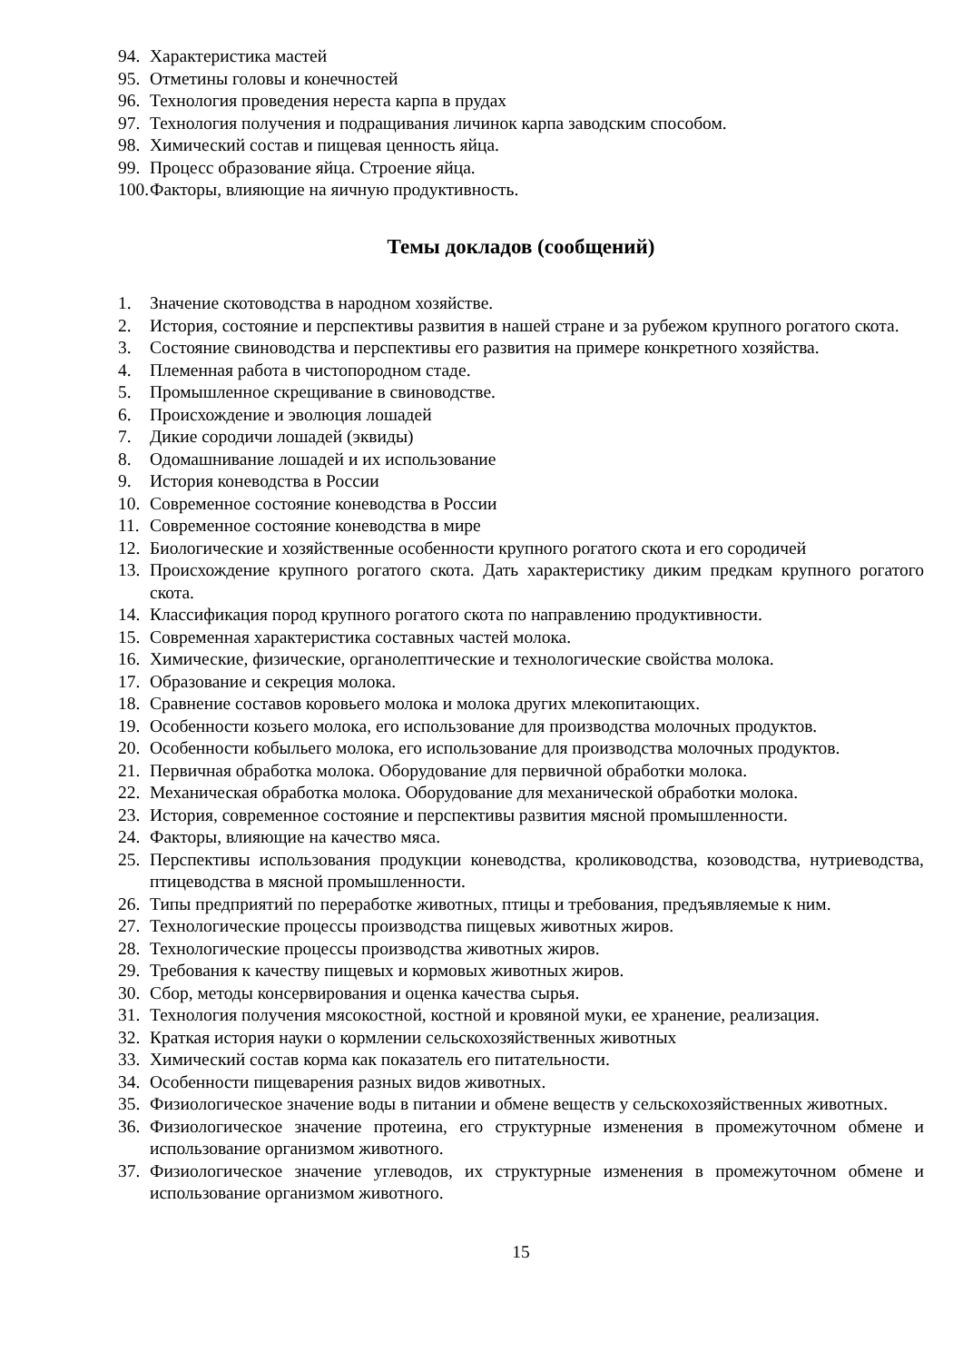94. Характеристика мастей
95. Отметины головы и конечностей
96. Технология проведения нереста карпа в прудах
97. Технология получения и подращивания личинок карпа заводским способом.
98. Химический состав и пищевая ценность яйца.
99. Процесс образование яйца. Строение яйца.
100. Факторы, влияющие на яичную продуктивность.
Темы докладов (сообщений)
1. Значение скотоводства в народном хозяйстве.
2. История, состояние и перспективы развития в нашей стране и за рубежом крупного рогатого скота.
3. Состояние свиноводства и перспективы его развития на примере конкретного хозяйства.
4. Племенная работа в чистопородном стаде.
5. Промышленное скрещивание в свиноводстве.
6. Происхождение и эволюция лошадей
7. Дикие сородичи лошадей (эквиды)
8. Одомашнивание лошадей и их использование
9. История коневодства в России
10. Современное состояние коневодства в России
11. Современное состояние коневодства в мире
12. Биологические и хозяйственные особенности крупного рогатого скота и его сородичей
13. Происхождение крупного рогатого скота. Дать характеристику диким предкам крупного рогатого скота.
14. Классификация пород крупного рогатого скота по направлению продуктивности.
15. Современная характеристика составных частей молока.
16. Химические, физические, органолептические и технологические свойства молока.
17. Образование и секреция молока.
18. Сравнение составов коровьего молока и молока других млекопитающих.
19. Особенности козьего молока, его использование для производства молочных продуктов.
20. Особенности кобыльего молока, его использование для производства молочных продуктов.
21. Первичная обработка молока. Оборудование для первичной обработки молока.
22. Механическая обработка молока. Оборудование для механической обработки молока.
23. История, современное состояние и перспективы развития мясной промышленности.
24. Факторы, влияющие на качество мяса.
25. Перспективы использования продукции коневодства, кролиководства, козоводства, нутриеводства, птицеводства в мясной промышленности.
26. Типы предприятий по переработке животных, птицы и требования, предъявляемые к ним.
27. Технологические процессы производства пищевых животных жиров.
28. Технологические процессы производства животных жиров.
29. Требования к качеству пищевых и кормовых животных жиров.
30. Сбор, методы консервирования и оценка качества сырья.
31. Технология получения мясокостной, костной и кровяной муки, ее хранение, реализация.
32. Краткая история науки о кормлении сельскохозяйственных животных
33. Химический состав корма как показатель его питательности.
34. Особенности пищеварения разных видов животных.
35. Физиологическое значение воды в питании и обмене веществ у сельскохозяйственных животных.
36. Физиологическое значение протеина, его структурные изменения в промежуточном обмене и использование организмом животного.
37. Физиологическое значение углеводов, их структурные изменения в промежуточном обмене и использование организмом животного.
15